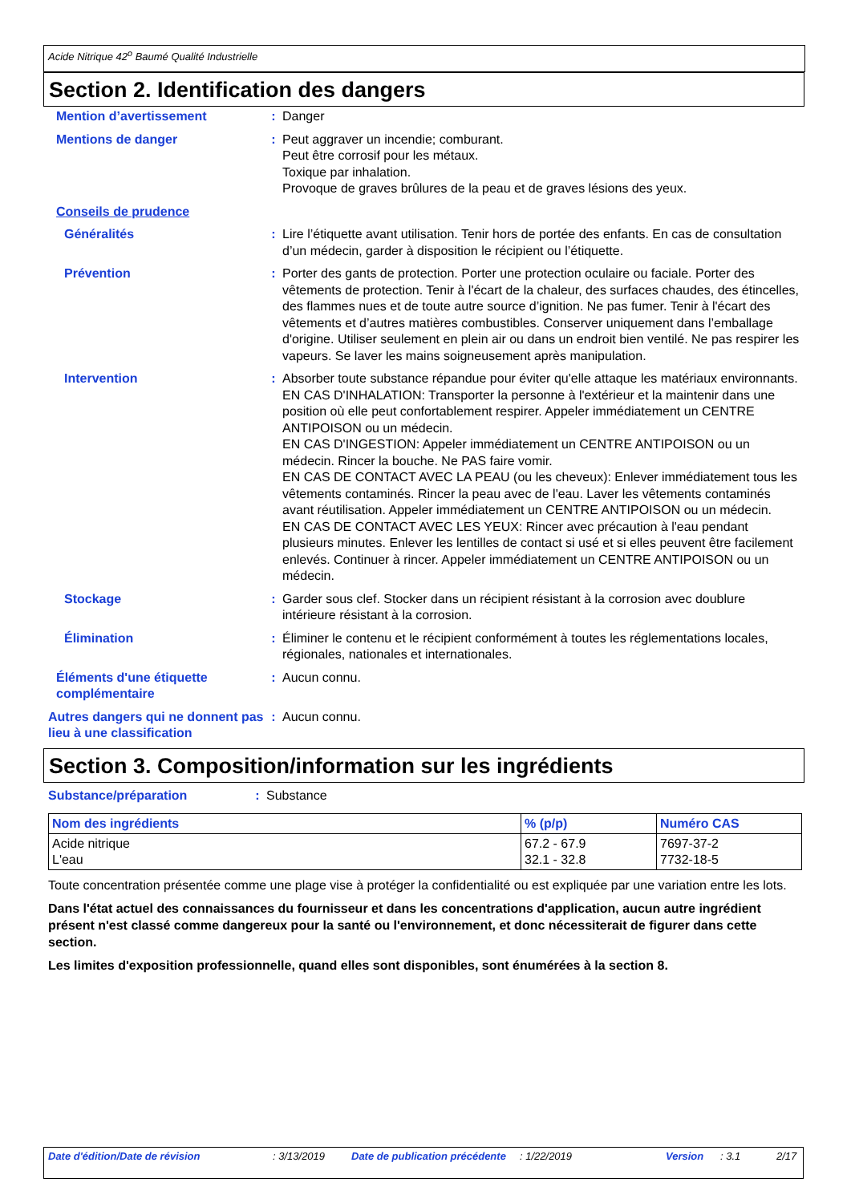Acide Nitrique 42<sup>o</sup> Baumé Qualité Industrielle
Section 2. Identification des dangers
| Mention d’avertissement | : | Danger |
| Mentions de danger | : | Peut aggraver un incendie; comburant. Peut être corrosif pour les métaux. Toxique par inhalation. Provoque de graves brûlures de la peau et de graves lésions des yeux. |
| Conseils de prudence | | |
| Généralités | : | Lire l’étiquette avant utilisation. Tenir hors de portée des enfants. En cas de consultation d’un médecin, garder à disposition le récipient ou l’étiquette. |
| Prévention | : | Porter des gants de protection. Porter une protection oculaire ou faciale. Porter des vêtements de protection. Tenir à l'écart de la chaleur, des surfaces chaudes, des étincelles, des flammes nues et de toute autre source d’ignition. Ne pas fumer. Tenir à l'écart des vêtements et d’autres matières combustibles. Conserver uniquement dans l’emballage d'origine. Utiliser seulement en plein air ou dans un endroit bien ventilé. Ne pas respirer les vapeurs. Se laver les mains soigneusement après manipulation. |
| Intervention | : | Absorber toute substance répandue pour éviter qu'elle attaque les matériaux environnants. EN CAS D'INHALATION: Transporter la personne à l'extérieur et la maintenir dans une position où elle peut confortablement respirer. Appeler immédiatement un CENTRE ANTIPOISON ou un médecin. EN CAS D'INGESTION: Appeler immédiatement un CENTRE ANTIPOISON ou un médecin. Rincer la bouche. Ne PAS faire vomir. EN CAS DE CONTACT AVEC LA PEAU (ou les cheveux): Enlever immédiatement tous les vêtements contaminés. Rincer la peau avec de l'eau. Laver les vêtements contaminés avant réutilisation. Appeler immédiatement un CENTRE ANTIPOISON ou un médecin. EN CAS DE CONTACT AVEC LES YEUX: Rincer avec précaution à l'eau pendant plusieurs minutes. Enlever les lentilles de contact si usé et si elles peuvent être facilement enlevés. Continuer à rincer. Appeler immédiatement un CENTRE ANTIPOISON ou un médecin. |
| Stockage | : | Garder sous clef. Stocker dans un récipient résistant à la corrosion avec doublure intérieure résistant à la corrosion. |
| Élimination | : | Éliminer le contenu et le récipient conformément à toutes les réglementations locales, régionales, nationales et internationales. |
| Éléments d'une étiquette complémentaire | : | Aucun connu. |
| Autres dangers qui ne donnent pas lieu à une classification | : | Aucun connu. |
Section 3. Composition/information sur les ingrédients
| Substance/préparation | : | Substance |
| Nom des ingrédients | % (p/p) | Numéro CAS |
| --- | --- | --- |
| Acide nitrique L'eau | 67.2 - 67.9 32.1 - 32.8 | 7697-37-2 7732-18-5 |
Toute concentration présentée comme une plage vise à protéger la confidentialité ou est expliquée par une variation entre les lots.
Dans l'état actuel des connaissances du fournisseur et dans les concentrations d'application, aucun autre ingrédient présent n'est classé comme dangereux pour la santé ou l'environnement, et donc nécessiterait de figurer dans cette section.
Les limites d'exposition professionnelle, quand elles sont disponibles, sont énumérées à la section 8.
Date d'édition/Date de révision : 3/13/2019 Date de publication précédente : 1/22/2019 Version : 3.1 2/17